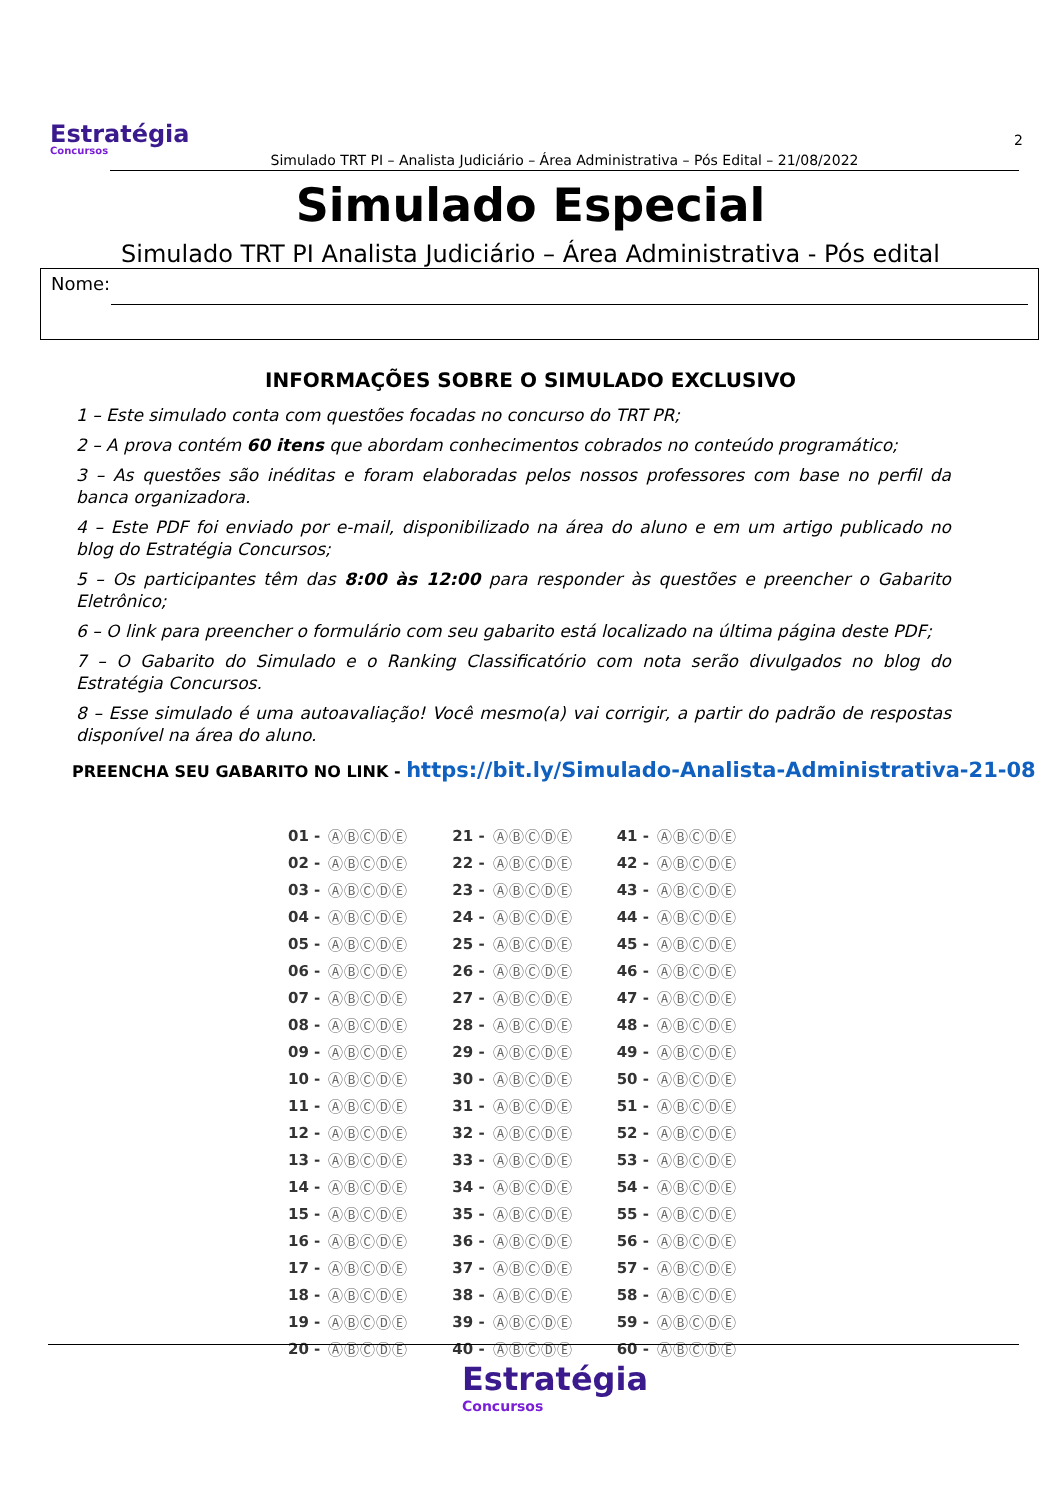Estratégia
Concursos
2
Simulado TRT PI – Analista Judiciário – Área Administrativa – Pós Edital – 21/08/2022
Simulado Especial
Simulado TRT PI Analista Judiciário – Área Administrativa - Pós edital
Nome:
INFORMAÇÕES SOBRE O SIMULADO EXCLUSIVO
1 – Este simulado conta com questões focadas no concurso do TRT PR;
2 – A prova contém 60 itens que abordam conhecimentos cobrados no conteúdo programático;
3 – As questões são inéditas e foram elaboradas pelos nossos professores com base no perfil da banca organizadora.
4 – Este PDF foi enviado por e-mail, disponibilizado na área do aluno e em um artigo publicado no blog do Estratégia Concursos;
5 – Os participantes têm das 8:00 às 12:00 para responder às questões e preencher o Gabarito Eletrônico;
6 – O link para preencher o formulário com seu gabarito está localizado na última página deste PDF;
7 – O Gabarito do Simulado e o Ranking Classificatório com nota serão divulgados no blog do Estratégia Concursos.
8 – Esse simulado é uma autoavaliação! Você mesmo(a) vai corrigir, a partir do padrão de respostas disponível na área do aluno.
PREENCHA SEU GABARITO NO LINK - https://bit.ly/Simulado-Analista-Administrativa-21-08
| 01 - | ⒶⒷⒸⒹⒺ | 21 - | ⒶⒷⒸⒹⒺ | 41 - | ⒶⒷⒸⒹⒺ |
| 02 - | ⒶⒷⒸⒹⒺ | 22 - | ⒶⒷⒸⒹⒺ | 42 - | ⒶⒷⒸⒹⒺ |
| 03 - | ⒶⒷⒸⒹⒺ | 23 - | ⒶⒷⒸⒹⒺ | 43 - | ⒶⒷⒸⒹⒺ |
| 04 - | ⒶⒷⒸⒹⒺ | 24 - | ⒶⒷⒸⒹⒺ | 44 - | ⒶⒷⒸⒹⒺ |
| 05 - | ⒶⒷⒸⒹⒺ | 25 - | ⒶⒷⒸⒹⒺ | 45 - | ⒶⒷⒸⒹⒺ |
| 06 - | ⒶⒷⒸⒹⒺ | 26 - | ⒶⒷⒸⒹⒺ | 46 - | ⒶⒷⒸⒹⒺ |
| 07 - | ⒶⒷⒸⒹⒺ | 27 - | ⒶⒷⒸⒹⒺ | 47 - | ⒶⒷⒸⒹⒺ |
| 08 - | ⒶⒷⒸⒹⒺ | 28 - | ⒶⒷⒸⒹⒺ | 48 - | ⒶⒷⒸⒹⒺ |
| 09 - | ⒶⒷⒸⒹⒺ | 29 - | ⒶⒷⒸⒹⒺ | 49 - | ⒶⒷⒸⒹⒺ |
| 10 - | ⒶⒷⒸⒹⒺ | 30 - | ⒶⒷⒸⒹⒺ | 50 - | ⒶⒷⒸⒹⒺ |
| 11 - | ⒶⒷⒸⒹⒺ | 31 - | ⒶⒷⒸⒹⒺ | 51 - | ⒶⒷⒸⒹⒺ |
| 12 - | ⒶⒷⒸⒹⒺ | 32 - | ⒶⒷⒸⒹⒺ | 52 - | ⒶⒷⒸⒹⒺ |
| 13 - | ⒶⒷⒸⒹⒺ | 33 - | ⒶⒷⒸⒹⒺ | 53 - | ⒶⒷⒸⒹⒺ |
| 14 - | ⒶⒷⒸⒹⒺ | 34 - | ⒶⒷⒸⒹⒺ | 54 - | ⒶⒷⒸⒹⒺ |
| 15 - | ⒶⒷⒸⒹⒺ | 35 - | ⒶⒷⒸⒹⒺ | 55 - | ⒶⒷⒸⒹⒺ |
| 16 - | ⒶⒷⒸⒹⒺ | 36 - | ⒶⒷⒸⒹⒺ | 56 - | ⒶⒷⒸⒹⒺ |
| 17 - | ⒶⒷⒸⒹⒺ | 37 - | ⒶⒷⒸⒹⒺ | 57 - | ⒶⒷⒸⒹⒺ |
| 18 - | ⒶⒷⒸⒹⒺ | 38 - | ⒶⒷⒸⒹⒺ | 58 - | ⒶⒷⒸⒹⒺ |
| 19 - | ⒶⒷⒸⒹⒺ | 39 - | ⒶⒷⒸⒹⒺ | 59 - | ⒶⒷⒸⒹⒺ |
| 20 - | ⒶⒷⒸⒹⒺ | 40 - | ⒶⒷⒸⒹⒺ | 60 - | ⒶⒷⒸⒹⒺ |
Estratégia
Concursos